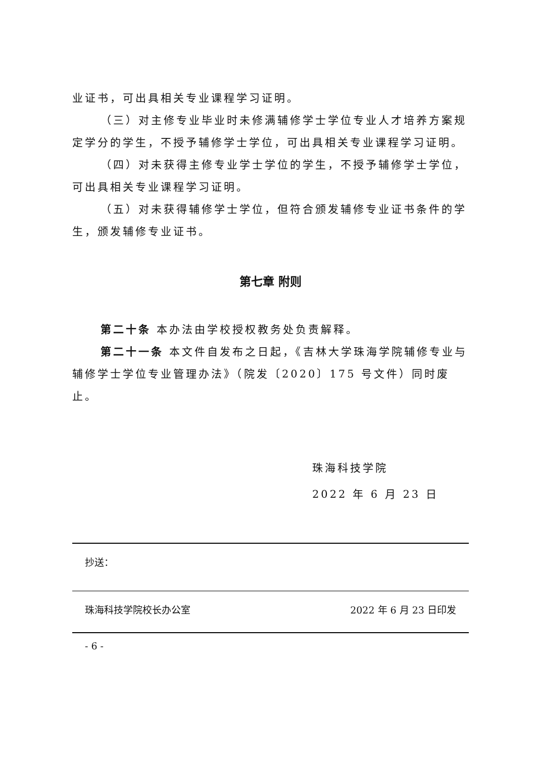业证书，可出具相关专业课程学习证明。
（三）对主修专业毕业时未修满辅修学士学位专业人才培养方案规定学分的学生，不授予辅修学士学位，可出具相关专业课程学习证明。
（四）对未获得主修专业学士学位的学生，不授予辅修学士学位，可出具相关专业课程学习证明。
（五）对未获得辅修学士学位，但符合颁发辅修专业证书条件的学生，颁发辅修专业证书。
第七章 附则
第二十条 本办法由学校授权教务处负责解释。
第二十一条 本文件自发布之日起，《吉林大学珠海学院辅修专业与辅修学士学位专业管理办法》（院发〔2020〕175 号文件）同时废止。
珠海科技学院
2022 年 6 月 23 日
抄送：
珠海科技学院校长办公室 2022 年 6 月 23 日印发
- 6 -